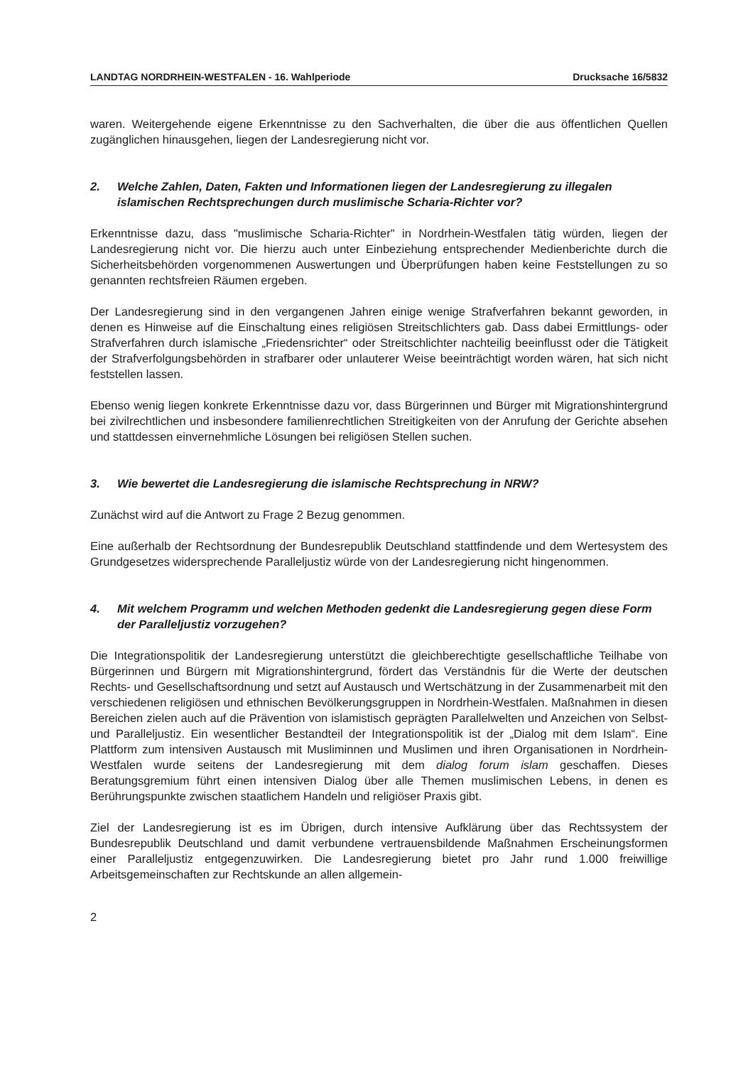LANDTAG NORDRHEIN-WESTFALEN - 16. Wahlperiode Drucksache 16/5832
waren. Weitergehende eigene Erkenntnisse zu den Sachverhalten, die über die aus öffentlichen Quellen zugänglichen hinausgehen, liegen der Landesregierung nicht vor.
2. Welche Zahlen, Daten, Fakten und Informationen liegen der Landesregierung zu illegalen islamischen Rechtsprechungen durch muslimische Scharia-Richter vor?
Erkenntnisse dazu, dass "muslimische Scharia-Richter" in Nordrhein-Westfalen tätig würden, liegen der Landesregierung nicht vor. Die hierzu auch unter Einbeziehung entsprechender Medienberichte durch die Sicherheitsbehörden vorgenommenen Auswertungen und Überprüfungen haben keine Feststellungen zu so genannten rechtsfreien Räumen ergeben.
Der Landesregierung sind in den vergangenen Jahren einige wenige Strafverfahren bekannt geworden, in denen es Hinweise auf die Einschaltung eines religiösen Streitschlichters gab. Dass dabei Ermittlungs- oder Strafverfahren durch islamische „Friedensrichter“ oder Streitschlichter nachteilig beeinflusst oder die Tätigkeit der Strafverfolgungsbehörden in strafbarer oder unlauterer Weise beeinträchtigt worden wären, hat sich nicht feststellen lassen.
Ebenso wenig liegen konkrete Erkenntnisse dazu vor, dass Bürgerinnen und Bürger mit Migrationshintergrund bei zivilrechtlichen und insbesondere familienrechtlichen Streitigkeiten von der Anrufung der Gerichte absehen und stattdessen einvernehmliche Lösungen bei religiösen Stellen suchen.
3. Wie bewertet die Landesregierung die islamische Rechtsprechung in NRW?
Zunächst wird auf die Antwort zu Frage 2 Bezug genommen.
Eine außerhalb der Rechtsordnung der Bundesrepublik Deutschland stattfindende und dem Wertesystem des Grundgesetzes widersprechende Paralleljustiz würde von der Landesregierung nicht hingenommen.
4. Mit welchem Programm und welchen Methoden gedenkt die Landesregierung gegen diese Form der Paralleljustiz vorzugehen?
Die Integrationspolitik der Landesregierung unterstützt die gleichberechtigte gesellschaftliche Teilhabe von Bürgerinnen und Bürgern mit Migrationshintergrund, fördert das Verständnis für die Werte der deutschen Rechts- und Gesellschaftsordnung und setzt auf Austausch und Wertschätzung in der Zusammenarbeit mit den verschiedenen religiösen und ethnischen Bevölkerungsgruppen in Nordrhein-Westfalen. Maßnahmen in diesen Bereichen zielen auch auf die Prävention von islamistisch geprägten Parallelwelten und Anzeichen von Selbst- und Paralleljustiz. Ein wesentlicher Bestandteil der Integrationspolitik ist der „Dialog mit dem Islam“. Eine Plattform zum intensiven Austausch mit Musliminnen und Muslimen und ihren Organisationen in Nordrhein-Westfalen wurde seitens der Landesregierung mit dem dialog forum islam geschaffen. Dieses Beratungsgremium führt einen intensiven Dialog über alle Themen muslimischen Lebens, in denen es Berührungspunkte zwischen staatlichem Handeln und religiöser Praxis gibt.
Ziel der Landesregierung ist es im Übrigen, durch intensive Aufklärung über das Rechtssystem der Bundesrepublik Deutschland und damit verbundene vertrauensbildende Maßnahmen Erscheinungsformen einer Paralleljustiz entgegenzuwirken. Die Landesregierung bietet pro Jahr rund 1.000 freiwillige Arbeitsgemeinschaften zur Rechtskunde an allen allgemein-
2